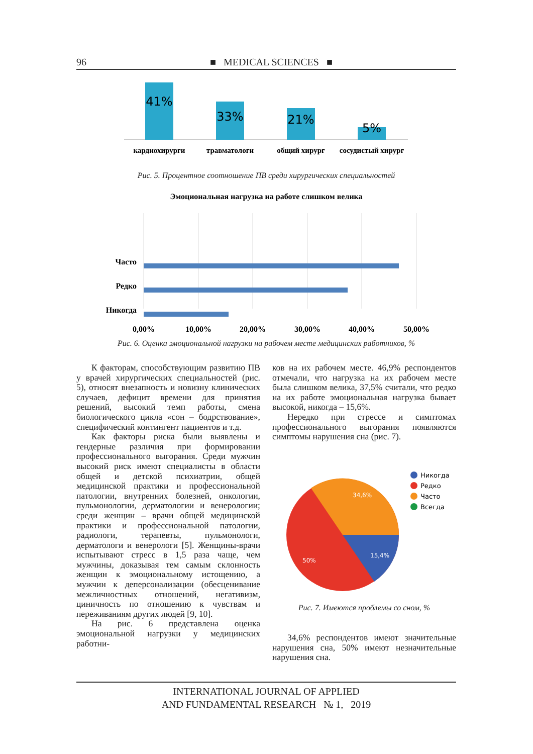96 ■ MEDICAL SCIENCES ■
41%
33%
21%
5%
кардиохирурги
травматологи
общий хирург
сосудистый хирург
Рис. 5. Процентное соотношение ПВ среди хирургических специальностей
Эмоциональная нагрузка на работе слишком велика
Часто
Редко
Никогда
0,00%
10,00%
20,00%
30,00%
40,00%
50,00%
Рис. 6. Оценка эмоциональной нагрузки на рабочем месте медицинских работников, %
К факторам, способствующим развитию ПВ у врачей хирургических специальностей (рис. 5), относят внезапность и новизну клинических случаев, дефицит времени для принятия решений, высокий темп работы, смена биологического цикла «сон – бодрствование», специфический контингент пациентов и т.д.
Как факторы риска были выявлены и гендерные различия при формировании профессионального выгорания. Среди мужчин высокий риск имеют специалисты в области общей и детской психиатрии, общей медицинской практики и профессиональной патологии, внутренних болезней, онкологии, пульмонологии, дерматологии и венерологии; среди женщин – врачи общей медицинской практики и профессиональной патологии, радиологи, терапевты, пульмонологи, дерматологи и венерологи [5]. Женщины-врачи испытывают стресс в 1,5 раза чаще, чем мужчины, доказывая тем самым склонность женщин к эмоциональному истощению, а мужчин к деперсонализации (обесценивание межличностных отношений, негативизм, циничность по отношению к чувствам и переживаниям других людей [9, 10].
На рис. 6 представлена оценка эмоциональной нагрузки у медицинских работни-
ков на их рабочем месте. 46,9% респондентов отмечали, что нагрузка на их рабочем месте была слишком велика, 37,5% считали, что редко на их работе эмоциональная нагрузка бывает высокой, никогда – 15,6%.
Нередко при стрессе и симптомах профессионального выгорания появляются симптомы нарушения сна (рис. 7).
34,6%
15,4%
50%
Никогда
Редко
Часто
Всегда
Рис. 7. Имеются проблемы со сном, %
34,6% респондентов имеют значительные нарушения сна, 50% имеют незначительные нарушения сна.
INTERNATIONAL JOURNAL OF APPLIED
AND FUNDAMENTAL RESEARCH № 1, 2019